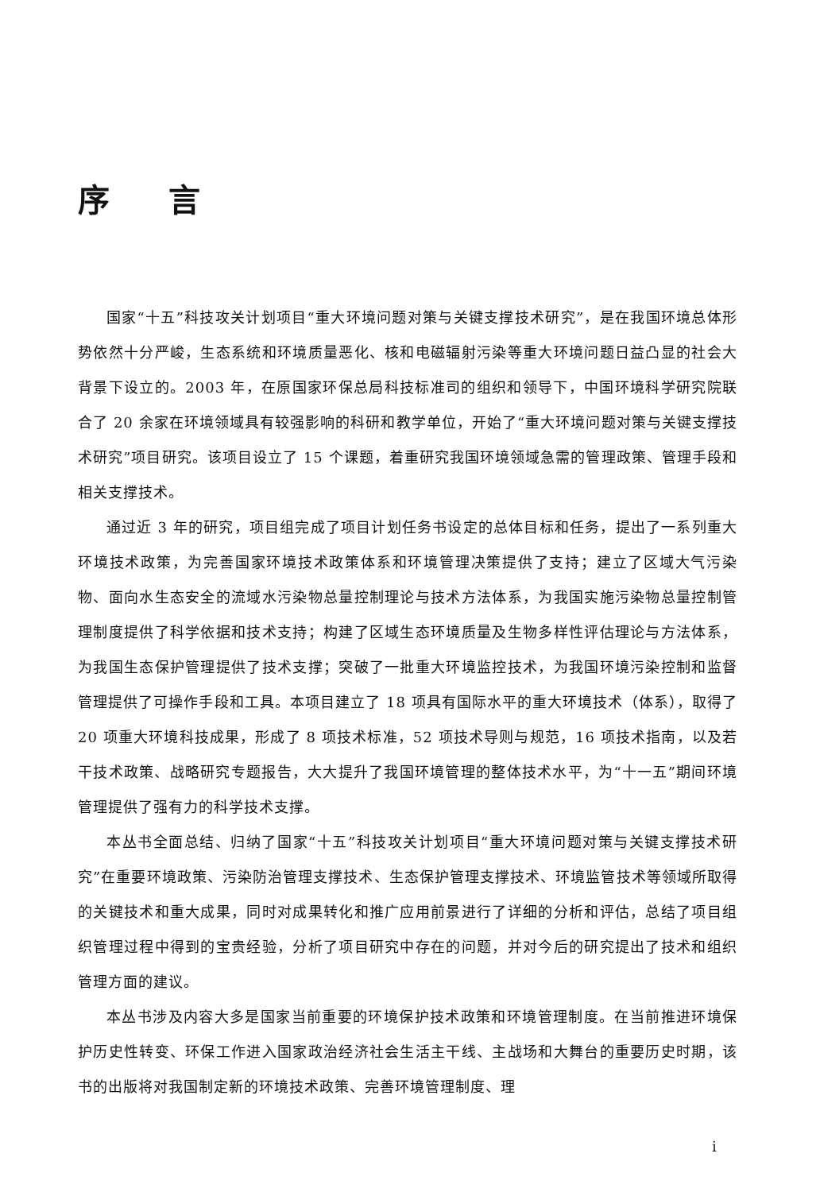序 言
国家“十五”科技攻关计划项目“重大环境问题对策与关键支撑技术研究”，是在我国环境总体形势依然十分严峻，生态系统和环境质量恶化、核和电磁辐射污染等重大环境问题日益凸显的社会大背景下设立的。2003 年，在原国家环保总局科技标准司的组织和领导下，中国环境科学研究院联合了 20 余家在环境领域具有较强影响的科研和教学单位，开始了“重大环境问题对策与关键支撑技术研究”项目研究。该项目设立了 15 个课题，着重研究我国环境领域急需的管理政策、管理手段和相关支撑技术。
通过近 3 年的研究，项目组完成了项目计划任务书设定的总体目标和任务，提出了一系列重大环境技术政策，为完善国家环境技术政策体系和环境管理决策提供了支持；建立了区域大气污染物、面向水生态安全的流域水污染物总量控制理论与技术方法体系，为我国实施污染物总量控制管理制度提供了科学依据和技术支持；构建了区域生态环境质量及生物多样性评估理论与方法体系，为我国生态保护管理提供了技术支撑；突破了一批重大环境监控技术，为我国环境污染控制和监督管理提供了可操作手段和工具。本项目建立了 18 项具有国际水平的重大环境技术（体系），取得了 20 项重大环境科技成果，形成了 8 项技术标准，52 项技术导则与规范，16 项技术指南，以及若干技术政策、战略研究专题报告，大大提升了我国环境管理的整体技术水平，为“十一五”期间环境管理提供了强有力的科学技术支撑。
本丛书全面总结、归纳了国家“十五”科技攻关计划项目“重大环境问题对策与关键支撑技术研究”在重要环境政策、污染防治管理支撑技术、生态保护管理支撑技术、环境监管技术等领域所取得的关键技术和重大成果，同时对成果转化和推广应用前景进行了详细的分析和评估，总结了项目组织管理过程中得到的宝贵经验，分析了项目研究中存在的问题，并对今后的研究提出了技术和组织管理方面的建议。
本丛书涉及内容大多是国家当前重要的环境保护技术政策和环境管理制度。在当前推进环境保护历史性转变、环保工作进入国家政治经济社会生活主干线、主战场和大舞台的重要历史时期，该书的出版将对我国制定新的环境技术政策、完善环境管理制度、理
i